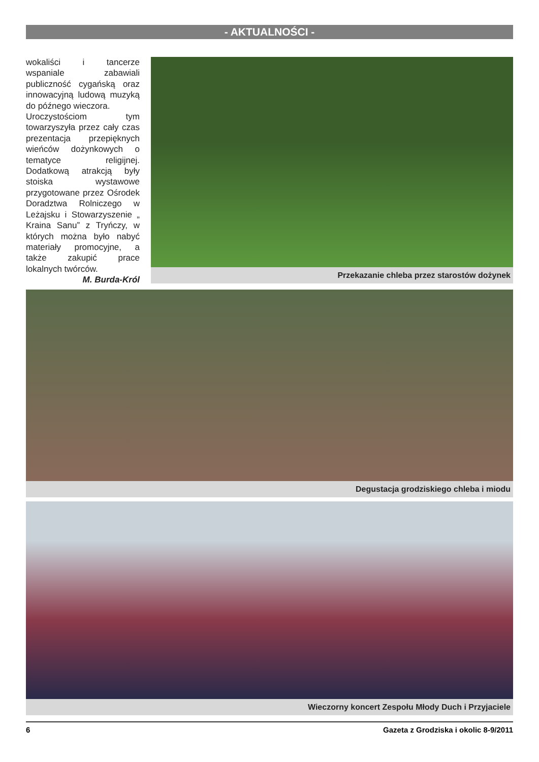- AKTUALNOŚCI -
wokaliści i tancerze wspaniale zabawiali publiczność cygańską oraz innowacyjną ludową muzyką do późnego wieczora.
Uroczystościom tym towarzyszyła przez cały czas prezentacja przepięknych wieńców dożynkowych o tematyce religijnej. Dodatkową atrakcją były stoiska wystawowe przygotowane przez Ośrodek Doradztwa Rolniczego w Leżajsku i Stowarzyszenie „ Kraina Sanu” z Tryńczy, w których można było nabyć materiały promocyjne, a także zakupić prace lokalnych twórców.
M. Burda-Król
Przekazanie chleba przez starostów dożynek
Degustacja grodziskiego chleba i miodu
Wieczorny koncert Zespołu Młody Duch i Przyjaciele
6 Gazeta z Grodziska i okolic 8-9/2011